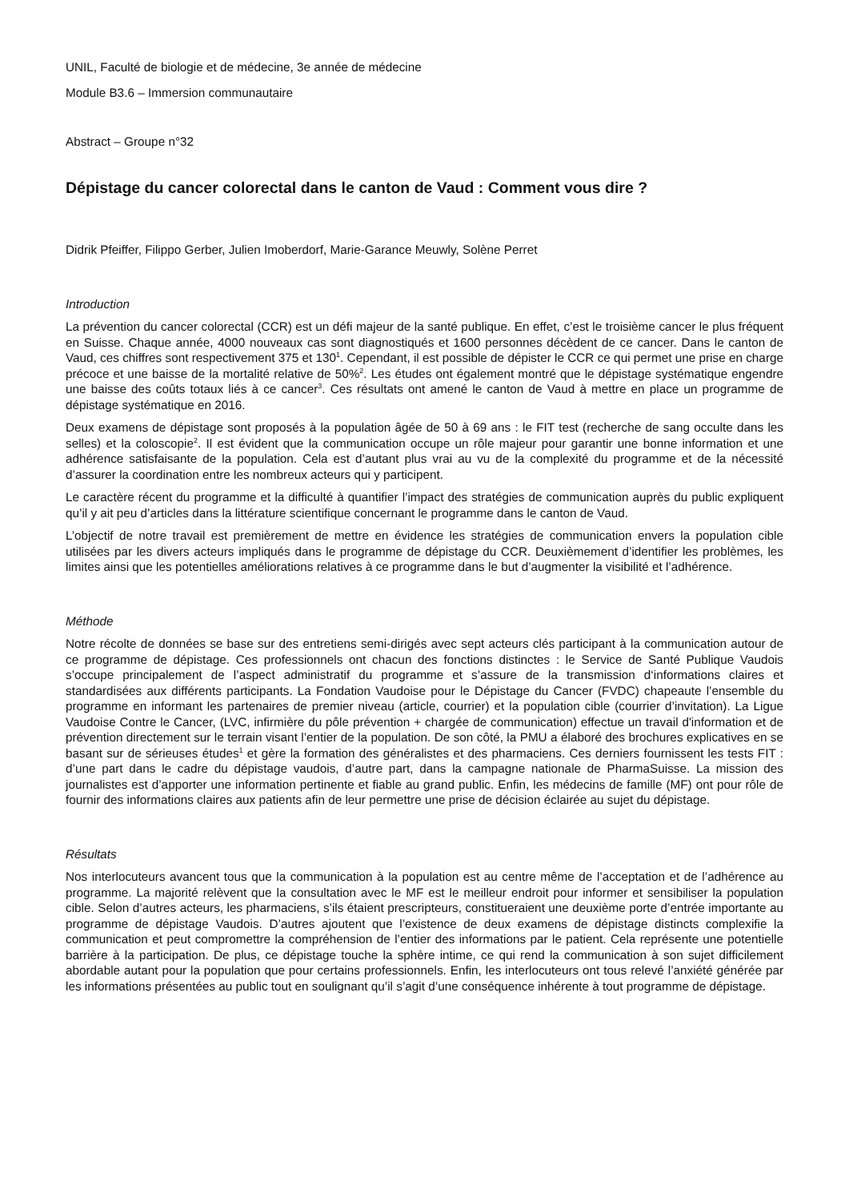UNIL, Faculté de biologie et de médecine, 3e année de médecine
Module B3.6 – Immersion communautaire
Abstract – Groupe n°32
Dépistage du cancer colorectal dans le canton de Vaud : Comment vous dire ?
Didrik Pfeiffer, Filippo Gerber, Julien Imoberdorf, Marie-Garance Meuwly, Solène Perret
Introduction
La prévention du cancer colorectal (CCR) est un défi majeur de la santé publique. En effet, c’est le troisième cancer le plus fréquent en Suisse. Chaque année, 4000 nouveaux cas sont diagnostiqués et 1600 personnes décèdent de ce cancer. Dans le canton de Vaud, ces chiffres sont respectivement 375 et 130<sup>1</sup>. Cependant, il est possible de dépister le CCR ce qui permet une prise en charge précoce et une baisse de la mortalité relative de 50%<sup>2</sup>. Les études ont également montré que le dépistage systématique engendre une baisse des coûts totaux liés à ce cancer<sup>3</sup>. Ces résultats ont amené le canton de Vaud à mettre en place un programme de dépistage systématique en 2016.
Deux examens de dépistage sont proposés à la population âgée de 50 à 69 ans : le FIT test (recherche de sang occulte dans les selles) et la coloscopie<sup>2</sup>. Il est évident que la communication occupe un rôle majeur pour garantir une bonne information et une adhérence satisfaisante de la population. Cela est d’autant plus vrai au vu de la complexité du programme et de la nécessité d’assurer la coordination entre les nombreux acteurs qui y participent.
Le caractère récent du programme et la difficulté à quantifier l’impact des stratégies de communication auprès du public expliquent qu’il y ait peu d’articles dans la littérature scientifique concernant le programme dans le canton de Vaud.
L’objectif de notre travail est premièrement de mettre en évidence les stratégies de communication envers la population cible utilisées par les divers acteurs impliqués dans le programme de dépistage du CCR. Deuxièmement d’identifier les problèmes, les limites ainsi que les potentielles améliorations relatives à ce programme dans le but d’augmenter la visibilité et l’adhérence.
Méthode
Notre récolte de données se base sur des entretiens semi-dirigés avec sept acteurs clés participant à la communication autour de ce programme de dépistage. Ces professionnels ont chacun des fonctions distinctes : le Service de Santé Publique Vaudois s’occupe principalement de l’aspect administratif du programme et s’assure de la transmission d‘informations claires et standardisées aux différents participants. La Fondation Vaudoise pour le Dépistage du Cancer (FVDC) chapeaute l’ensemble du programme en informant les partenaires de premier niveau (article, courrier) et la population cible (courrier d’invitation). La Ligue Vaudoise Contre le Cancer, (LVC, infirmière du pôle prévention + chargée de communication) effectue un travail d'information et de prévention directement sur le terrain visant l’entier de la population. De son côté, la PMU a élaboré des brochures explicatives en se basant sur de sérieuses études<sup>1</sup> et gère la formation des généralistes et des pharmaciens. Ces derniers fournissent les tests FIT : d’une part dans le cadre du dépistage vaudois, d’autre part, dans la campagne nationale de PharmaSuisse. La mission des journalistes est d’apporter une information pertinente et fiable au grand public. Enfin, les médecins de famille (MF) ont pour rôle de fournir des informations claires aux patients afin de leur permettre une prise de décision éclairée au sujet du dépistage.
Résultats
Nos interlocuteurs avancent tous que la communication à la population est au centre même de l’acceptation et de l’adhérence au programme. La majorité relèvent que la consultation avec le MF est le meilleur endroit pour informer et sensibiliser la population cible. Selon d’autres acteurs, les pharmaciens, s’ils étaient prescripteurs, constitueraient une deuxième porte d’entrée importante au programme de dépistage Vaudois. D’autres ajoutent que l’existence de deux examens de dépistage distincts complexifie la communication et peut compromettre la compréhension de l’entier des informations par le patient. Cela représente une potentielle barrière à la participation. De plus, ce dépistage touche la sphère intime, ce qui rend la communication à son sujet difficilement abordable autant pour la population que pour certains professionnels. Enfin, les interlocuteurs ont tous relevé l’anxiété générée par les informations présentées au public tout en soulignant qu’il s’agit d’une conséquence inhérente à tout programme de dépistage.